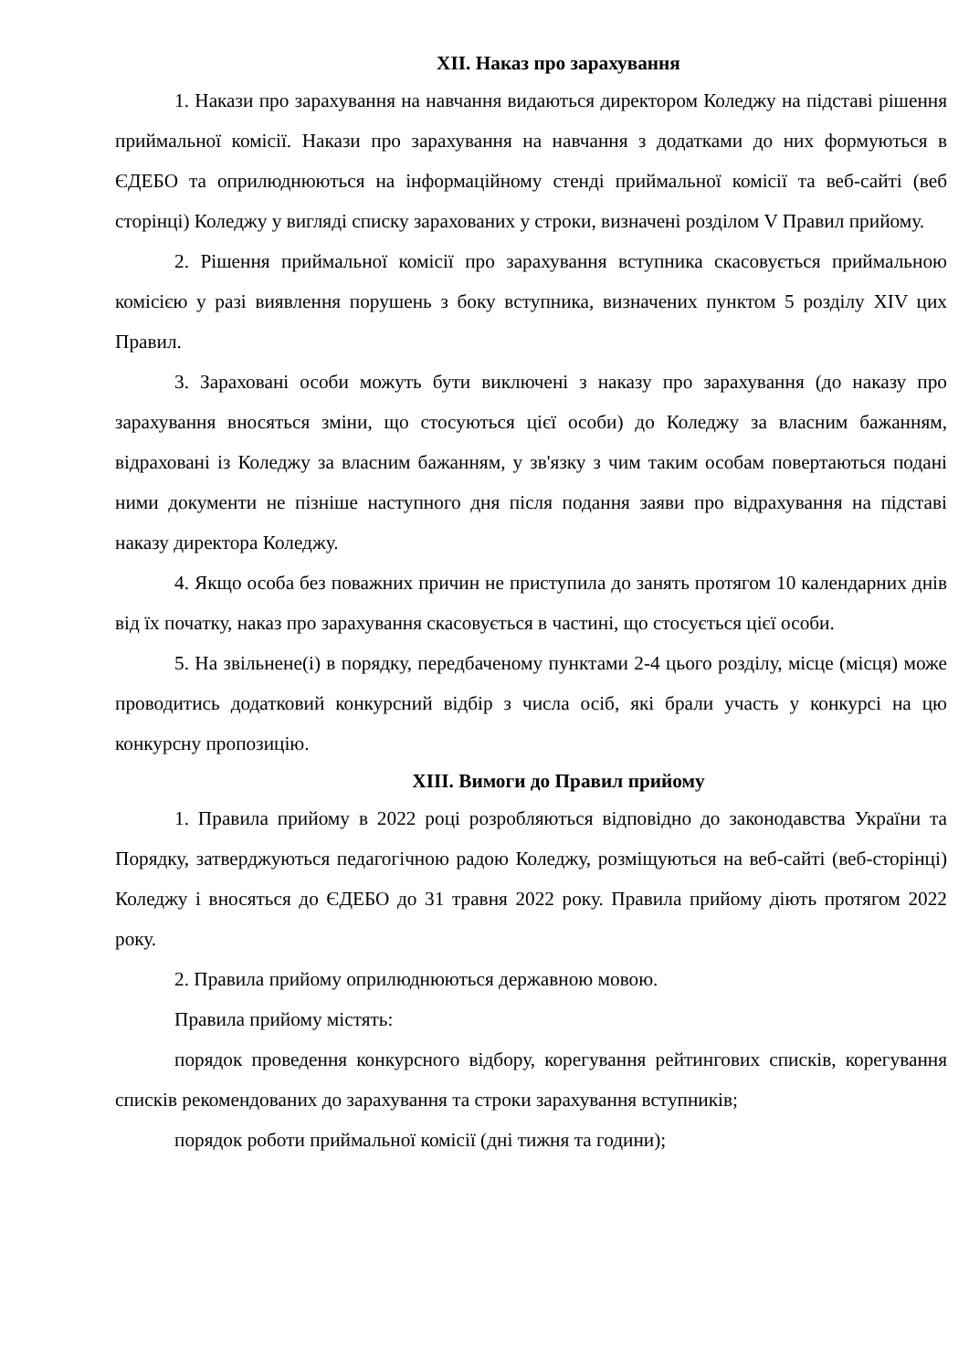XII. Наказ про зарахування
1. Накази про зарахування на навчання видаються директором Коледжу на підставі рішення приймальної комісії. Накази про зарахування на навчання з додатками до них формуються в ЄДЕБО та оприлюднюються на інформаційному стенді приймальної комісії та веб-сайті (веб сторінці) Коледжу у вигляді списку зарахованих у строки, визначені розділом V Правил прийому.
2. Рішення приймальної комісії про зарахування вступника скасовується приймальною комісією у разі виявлення порушень з боку вступника, визначених пунктом 5 розділу XIV цих Правил.
3. Зараховані особи можуть бути виключені з наказу про зарахування (до наказу про зарахування вносяться зміни, що стосуються цієї особи) до Коледжу за власним бажанням, відраховані із Коледжу за власним бажанням, у зв'язку з чим таким особам повертаються подані ними документи не пізніше наступного дня після подання заяви про відрахування на підставі наказу директора Коледжу.
4. Якщо особа без поважних причин не приступила до занять протягом 10 календарних днів від їх початку, наказ про зарахування скасовується в частині, що стосується цієї особи.
5. На звільнене(і) в порядку, передбаченому пунктами 2-4 цього розділу, місце (місця) може проводитись додатковий конкурсний відбір з числа осіб, які брали участь у конкурсі на цю конкурсну пропозицію.
XIII. Вимоги до Правил прийому
1. Правила прийому в 2022 році розробляються відповідно до законодавства України та Порядку, затверджуються педагогічною радою Коледжу, розміщуються на веб-сайті (веб-сторінці) Коледжу і вносяться до ЄДЕБО до 31 травня 2022 року. Правила прийому діють протягом 2022 року.
2. Правила прийому оприлюднюються державною мовою.
Правила прийому містять:
порядок проведення конкурсного відбору, корегування рейтингових списків, корегування списків рекомендованих до зарахування та строки зарахування вступників;
порядок роботи приймальної комісії (дні тижня та години);